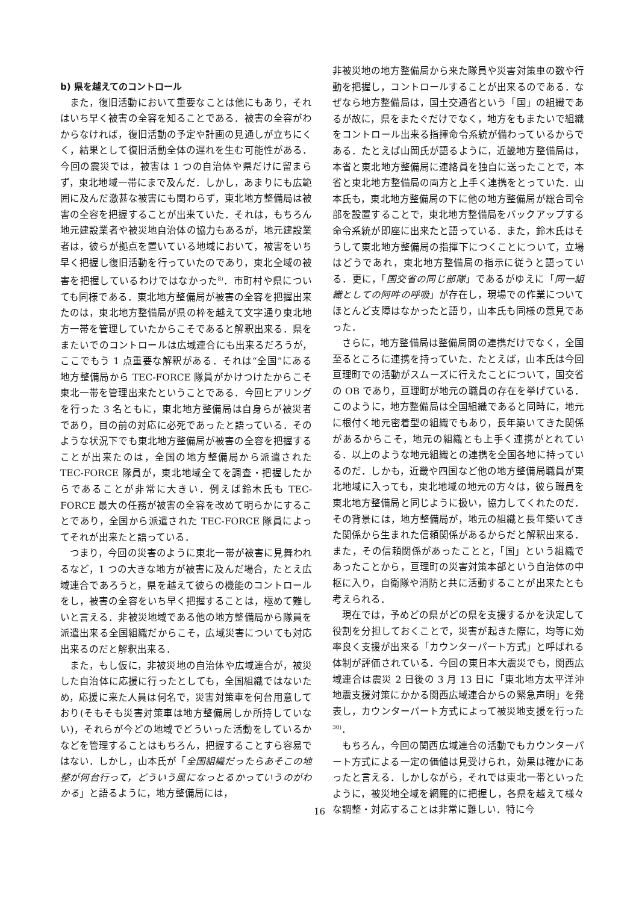b) 県を越えてのコントロール
また，復旧活動において重要なことは他にもあり，それはいち早く被害の全容を知ることである．被害の全容がわからなければ，復旧活動の予定や計画の見通しが立ちにくく，結果として復旧活動全体の遅れを生む可能性がある．今回の震災では，被害は 1 つの自治体や県だけに留まらず，東北地域一帯にまで及んだ．しかし，あまりにも広範囲に及んだ激甚な被害にも関わらず，東北地方整備局は被害の全容を把握することが出来ていた．それは，もちろん地元建設業者や被災地自治体の協力もあるが，地元建設業者は，彼らが拠点を置いている地域において，被害をいち早く把握し復旧活動を行っていたのであり，東北全域の被害を把握しているわけではなかった<sup>8)</sup>．市町村や県についても同様である．東北地方整備局が被害の全容を把握出来たのは，東北地方整備局が県の枠を越えて文字通り東北地方一帯を管理していたからこそであると解釈出来る．県をまたいでのコントロールは広域連合にも出来るだろうが，ここでもう 1 点重要な解釈がある．それは“全国”にある地方整備局から TEC-FORCE 隊員がかけつけたからこそ東北一帯を管理出来たということである．今回ヒアリングを行った 3 名ともに，東北地方整備局は自身らが被災者であり，目の前の対応に必死であったと語っている．そのような状況下でも東北地方整備局が被害の全容を把握することが出来たのは，全国の地方整備局から派遣された TEC-FORCE 隊員が，東北地域全てを調査・把握したからであることが非常に大きい．例えば鈴木氏も TEC-FORCE 最大の任務が被害の全容を改めて明らかにすることであり，全国から派遣された TEC-FORCE 隊員によってそれが出来たと語っている．
つまり，今回の災害のように東北一帯が被害に見舞われるなど，1 つの大きな地方が被害に及んだ場合，たとえ広域連合であろうと，県を越えて彼らの機能のコントロールをし，被害の全容をいち早く把握することは，極めて難しいと言える．非被災地域である他の地方整備局から隊員を派遣出来る全国組織だからこそ，広域災害についても対応出来るのだと解釈出来る．
また，もし仮に，非被災地の自治体や広域連合が，被災した自治体に応援に行ったとしても，全国組織ではないため，応援に来た人員は何名で，災害対策車を何台用意しており(そもそも災害対策車は地方整備局しか所持していない)，それらが今どの地域でどういった活動をしているかなどを管理することはもちろん，把握することすら容易ではない．しかし，山本氏が「全国組織だったらあそこの地整が何台行って，どういう風になっとるかっていうのがわかる」と語るように，地方整備局には，
非被災地の地方整備局から来た隊員や災害対策車の数や行動を把握し，コントロールすることが出来るのである．なぜなら地方整備局は，国土交通省という「国」の組織であるが故に，県をまたぐだけでなく，地方をもまたいで組織をコントロール出来る指揮命令系統が備わっているからである．たとえば山岡氏が語るように，近畿地方整備局は，本省と東北地方整備局に連絡員を独自に送ったことで，本省と東北地方整備局の両方と上手く連携をとっていた．山本氏も，東北地方整備局の下に他の地方整備局が総合司令部を設置することで，東北地方整備局をバックアップする命令系統が即座に出来たと語っている．また，鈴木氏はそうして東北地方整備局の指揮下につくことについて，立場はどうであれ，東北地方整備局の指示に従うと語っている．更に，「国交省の同じ部隊」であるがゆえに「同一組織としての阿吽の呼吸」が存在し，現場での作業についてほとんど支障はなかったと語り，山本氏も同様の意見であった．
さらに，地方整備局は整備局間の連携だけでなく，全国至るところに連携を持っていた．たとえば，山本氏は今回亘理町での活動がスムーズに行えたことについて，国交省の OB であり，亘理町が地元の職員の存在を挙げている．このように，地方整備局は全国組織であると同時に，地元に根付く地元密着型の組織でもあり，長年築いてきた関係があるからこそ，地元の組織とも上手く連携がとれている．以上のような地元組織との連携を全国各地に持っているのだ．しかも，近畿や四国など他の地方整備局職員が東北地域に入っても，東北地域の地元の方々は，彼ら職員を東北地方整備局と同じように扱い，協力してくれたのだ．その背景には，地方整備局が，地元の組織と長年築いてきた関係から生まれた信頼関係があるからだと解釈出来る．また，その信頼関係があったことと，「国」という組織であったことから，亘理町の災害対策本部という自治体の中枢に入り，自衛隊や消防と共に活動することが出来たとも考えられる．
現在では，予めどの県がどの県を支援するかを決定して役割を分担しておくことで，災害が起きた際に，均等に効率良く支援が出来る「カウンターパート方式」と呼ばれる体制が評価されている．今回の東日本大震災でも，関西広域連合は震災 2 日後の 3 月 13 日に「東北地方太平洋沖地震支援対策にかかる関西広域連合からの緊急声明」を発表し，カウンターパート方式によって被災地支援を行った<sup>30)</sup>．
もちろん，今回の関西広域連合の活動でもカウンターパート方式による一定の価値は見受けられ，効果は確かにあったと言える．しかしながら，それでは東北一帯といったように，被災地全域を網羅的に把握し，各県を越えて様々な調整・対応することは非常に難しい．特に今
16